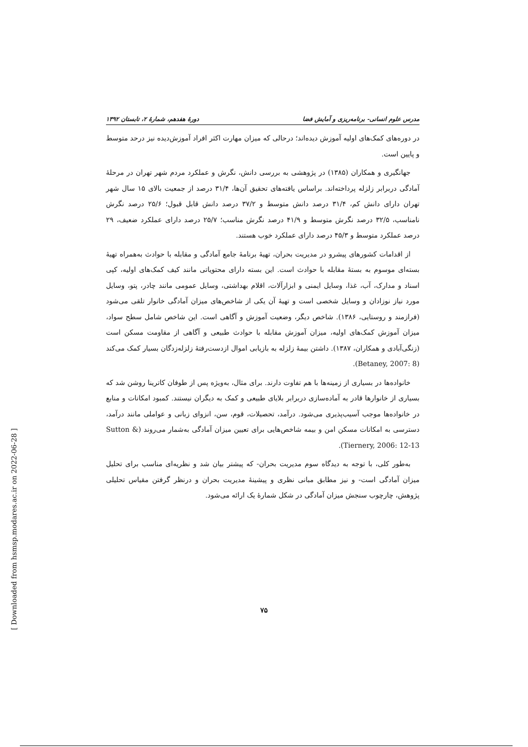مدرس علوم انسانی- برنامه‌ریزی و آمایش فضا دورهٔ هفدهم، شمارهٔ ۲، تابستان ۱۳۹۲
در دوره‌های کمک‌های اولیه آموزش دیده‌اند؛ درحالی که میزان مهارت اکثر افراد آموزش‌دیده نیز درحد متوسط و پایین است.
جهانگیری و همکاران (۱۳۸۵) در پژوهشی به بررسی دانش، نگرش و عملکرد مردم شهر تهران در مرحلهٔ آمادگی دربرابر زلزله پرداخته‌اند. براساس یافته‌های تحقیق آن‌ها، ۳۱/۴ درصد از جمعیت بالای ۱۵ سال شهر تهران دارای دانش کم، ۳۱/۴ درصد دانش متوسط و ۳۷/۲ درصد دانش قابل قبول؛ ۲۵/۶ درصد نگرش نامناسب، ۳۲/۵ درصد نگرش متوسط و ۴۱/۹ درصد نگرش مناسب؛ ۲۵/۷ درصد دارای عملکرد ضعیف، ۲۹ درصد عملکرد متوسط و ۴۵/۳ درصد دارای عملکرد خوب هستند.
از اقدامات کشورهای پیشرو در مدیریت بحران، تهیهٔ برنامهٔ جامع آمادگی و مقابله با حوادث به‌همراه تهیهٔ بسته‌ای موسوم به بستهٔ مقابله با حوادث است. این بسته دارای محتویاتی مانند کیف کمک‌های اولیه، کپی اسناد و مدارک، آب، غذا، وسایل ایمنی و ابزارآلات، اقلام بهداشتی، وسایل عمومی مانند چادر، پتو، وسایل مورد نیاز نوزادان و وسایل شخصی است و تهیهٔ آن یکی از شاخص‌های میزان آمادگی خانوار تلقی می‌شود (فرازمند و روستایی، ۱۳۸۶). شاخص دیگر، وضعیت آموزش و آگاهی است. این شاخص شامل سطح سواد، میزان آموزش کمک‌های اولیه، میزان آموزش مقابله با حوادث طبیعی و آگاهی از مقاومت مسکن است (زنگی‌آبادی و همکاران، ۱۳۸۷). داشتن بیمهٔ زلزله به بازیابی اموال ازدست‌رفتهٔ زلزله‌زدگان بسیار کمک می‌کند (Betaney, 2007: 8).
خانواده‌ها در بسیاری از زمینه‌ها با هم تفاوت دارند. برای مثال، به‌ویژه پس از طوفان کاترینا روشن شد که بسیاری از خانوارها قادر به آماده‌سازی دربرابر بلایای طبیعی و کمک به دیگران نیستند. کمبود امکانات و منابع در خانواده‌ها موجب آسیب‌پذیری می‌شود. درآمد، تحصیلات، قوم، سن، انزوای زبانی و عواملی مانند درآمد، دسترسی به امکانات مسکن امن و بیمه شاخص‌هایی برای تعیین میزان آمادگی به‌شمار می‌روند (Sutton & Tiernery, 2006: 12-13).
به‌طور کلی، با توجه به دیدگاه سوم مدیریت بحران- که پیشتر بیان شد و نظریه‌ای مناسب برای تحلیل میزان آمادگی است- و نیز مطابق مبانی نظری و پیشینهٔ مدیریت بحران و درنظر گرفتن مقیاس تحلیلی پژوهش، چارچوب سنجش میزان آمادگی در شکل شمارهٔ یک ارائه می‌شود.
۷۵
[ Downloaded from hsmsp.modares.ac.ir on 2022-06-28 ]